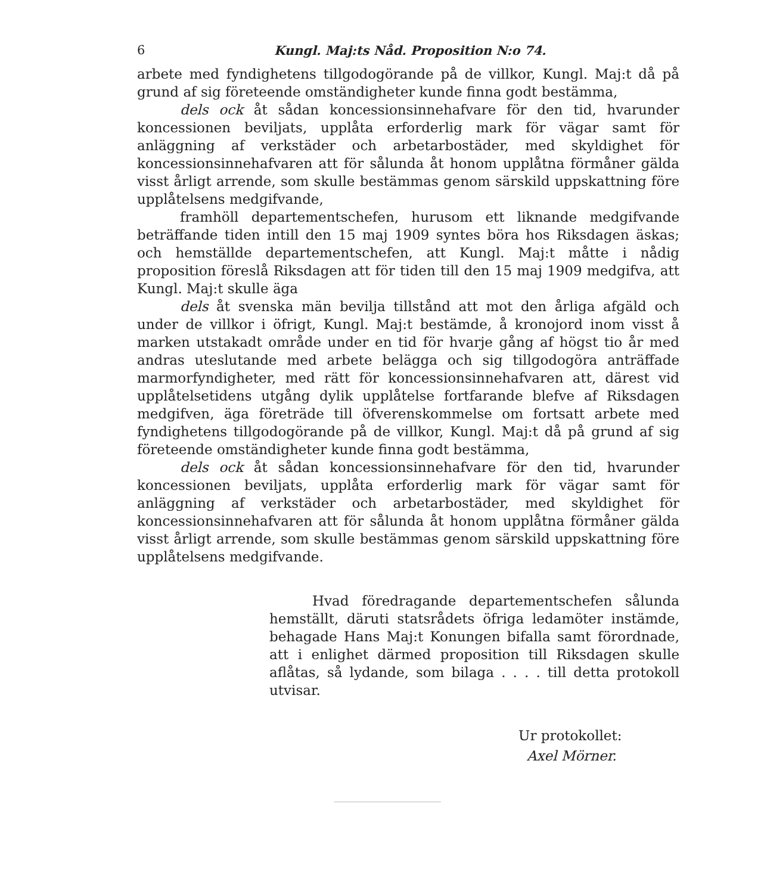6 Kungl. Maj:ts Nåd. Proposition N:o 74.
arbete med fyndighetens tillgodogörande på de villkor, Kungl. Maj:t då på grund af sig företeende omständigheter kunde finna godt bestämma,
dels ock åt sådan koncessionsinnehafvare för den tid, hvarunder koncessionen beviljats, upplåta erforderlig mark för vägar samt för anläggning af verkstäder och arbetarbostäder, med skyldighet för koncessionsinnehafvaren att för sålunda åt honom upplåtna förmåner gälda visst årligt arrende, som skulle bestämmas genom särskild uppskattning före upplåtelsens medgifvande,
framhöll departementschefen, hurusom ett liknande medgifvande beträffande tiden intill den 15 maj 1909 syntes böra hos Riksdagen äskas; och hemställde departementschefen, att Kungl. Maj:t måtte i nådig proposition föreslå Riksdagen att för tiden till den 15 maj 1909 medgifva, att Kungl. Maj:t skulle äga
dels åt svenska män bevilja tillstånd att mot den årliga afgäld och under de villkor i öfrigt, Kungl. Maj:t bestämde, å kronojord inom visst å marken utstakadt område under en tid för hvarje gång af högst tio år med andras uteslutande med arbete belägga och sig tillgodogöra anträffade marmorfyndigheter, med rätt för koncessionsinnehafvaren att, därest vid upplåtelsetidens utgång dylik upplåtelse fortfarande blefve af Riksdagen medgifven, äga företräde till öfverenskommelse om fortsatt arbete med fyndighetens tillgodogörande på de villkor, Kungl. Maj:t då på grund af sig företeende omständigheter kunde finna godt bestämma,
dels ock åt sådan koncessionsinnehafvare för den tid, hvarunder koncessionen beviljats, upplåta erforderlig mark för vägar samt för anläggning af verkstäder och arbetarbostäder, med skyldighet för koncessionsinnehafvaren att för sålunda åt honom upplåtna förmåner gälda visst årligt arrende, som skulle bestämmas genom särskild uppskattning före upplåtelsens medgifvande.
Hvad föredragande departementschefen sålunda hemställt, däruti statsrådets öfriga ledamöter instämde, behagade Hans Maj:t Konungen bifalla samt förordnade, att i enlighet därmed proposition till Riksdagen skulle aflåtas, så lydande, som bilaga . . . . till detta protokoll utvisar.
Ur protokollet:
Axel Mörner.